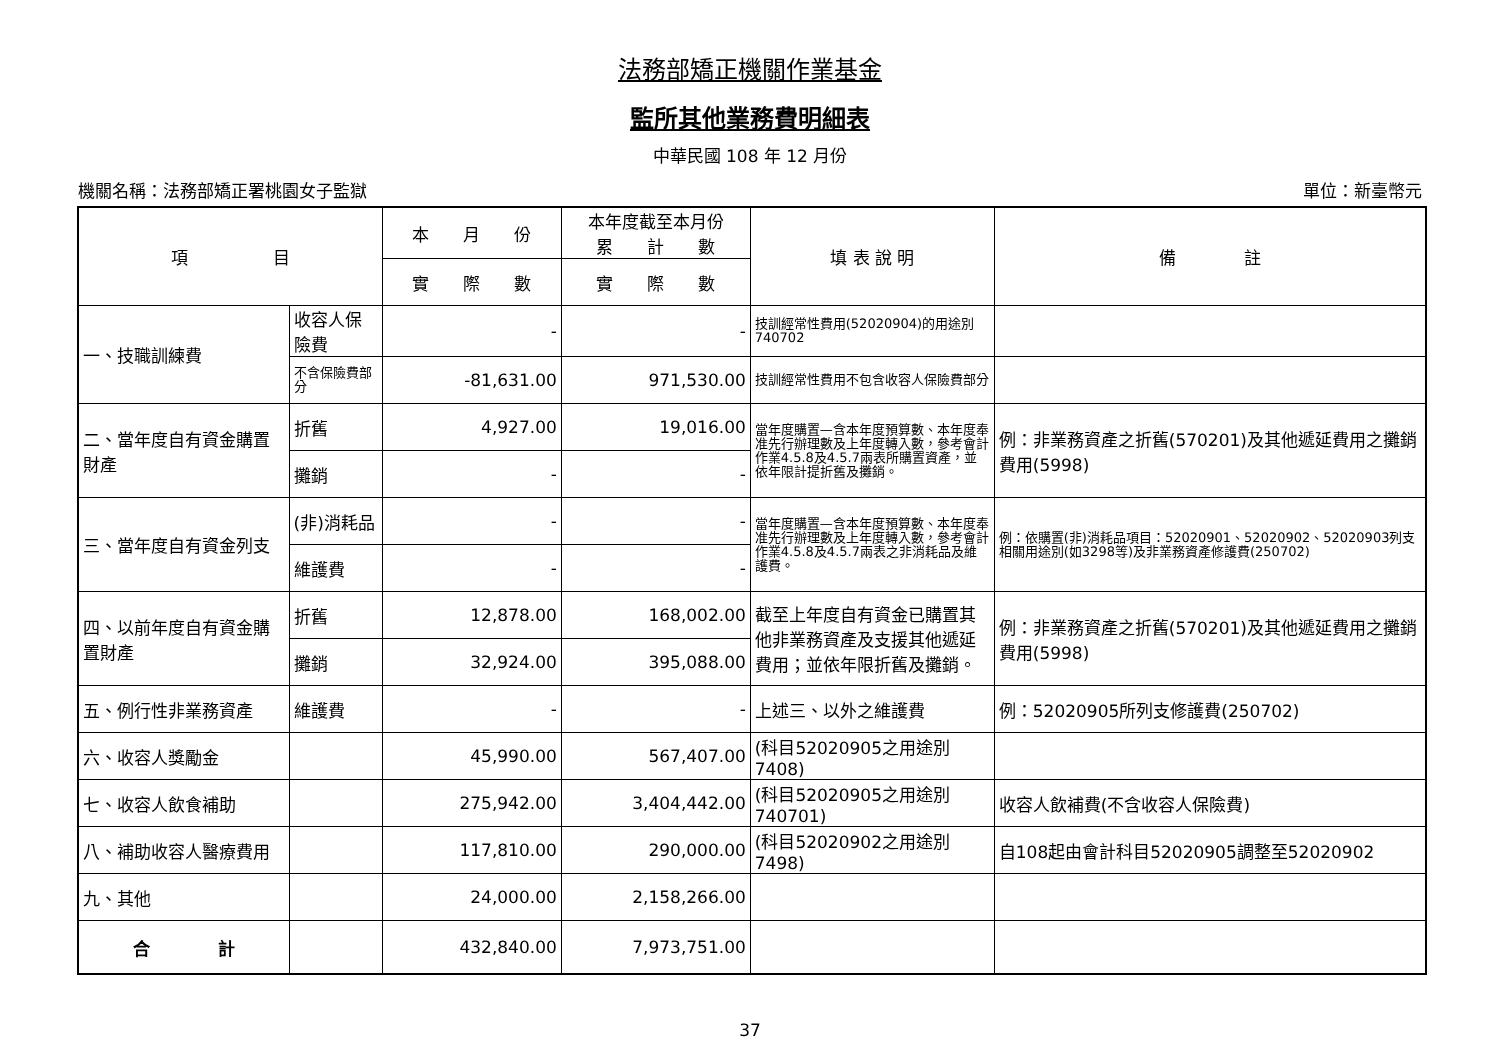法務部矯正機關作業基金
監所其他業務費明細表
中華民國 108 年 12 月份
機關名稱：法務部矯正署桃園女子監獄 單位：新臺幣元
| 項 目 | | 本 月 份 | 本年度截至本月份 累 計 數 | 填 表 說 明 | 備 註 |
| --- | --- | --- | --- | --- | --- |
| | | 實 際 數 | 實 際 數 | | |
| 一、技職訓練費 | 收容人保險費 | - | - | 技訓經常性費用(52020904)的用途別740702 | |
| | 不含保險費部分 | -81,631.00 | 971,530.00 | 技訓經常性費用不包含收容人保險費部分 | |
| 二、當年度自有資金購置財產 | 折舊 | 4,927.00 | 19,016.00 | 當年度購置—含本年度預算數、本年度奉准先行辦理數及上年度轉入數，參考會計作業4.5.8及4.5.7兩表所購置資產，並依年限計提折舊及攤銷。 | 例：非業務資產之折舊(570201)及其他遞延費用之攤銷費用(5998) |
| | 攤銷 | - | - | | |
| 三、當年度自有資金列支 | (非)消耗品 | - | - | 當年度購置—含本年度預算數、本年度奉准先行辦理數及上年度轉入數，參考會計作業4.5.8及4.5.7兩表之非消耗品及維護費。 | 例：依購置(非)消耗品項目：52020901、52020902、52020903列支相關用途別(如3298等)及非業務資產修護費(250702) |
| | 維護費 | - | - | | |
| 四、以前年度自有資金購置財產 | 折舊 | 12,878.00 | 168,002.00 | 截至上年度自有資金已購置其他非業務資產及支援其他遞延費用；並依年限折舊及攤銷。 | 例：非業務資產之折舊(570201)及其他遞延費用之攤銷費用(5998) |
| | 攤銷 | 32,924.00 | 395,088.00 | | |
| 五、例行性非業務資產 | 維護費 | - | - | 上述三、以外之維護費 | 例：52020905所列支修護費(250702) |
| 六、收容人獎勵金 | | 45,990.00 | 567,407.00 | (科目52020905之用途別7408) | |
| 七、收容人飲食補助 | | 275,942.00 | 3,404,442.00 | (科目52020905之用途別740701) | 收容人飲補費(不含收容人保險費) |
| 八、補助收容人醫療費用 | | 117,810.00 | 290,000.00 | (科目52020902之用途別7498) | 自108起由會計科目52020905調整至52020902 |
| 九、其他 | | 24,000.00 | 2,158,266.00 | | |
| 合 計 | | 432,840.00 | 7,973,751.00 | | |
37